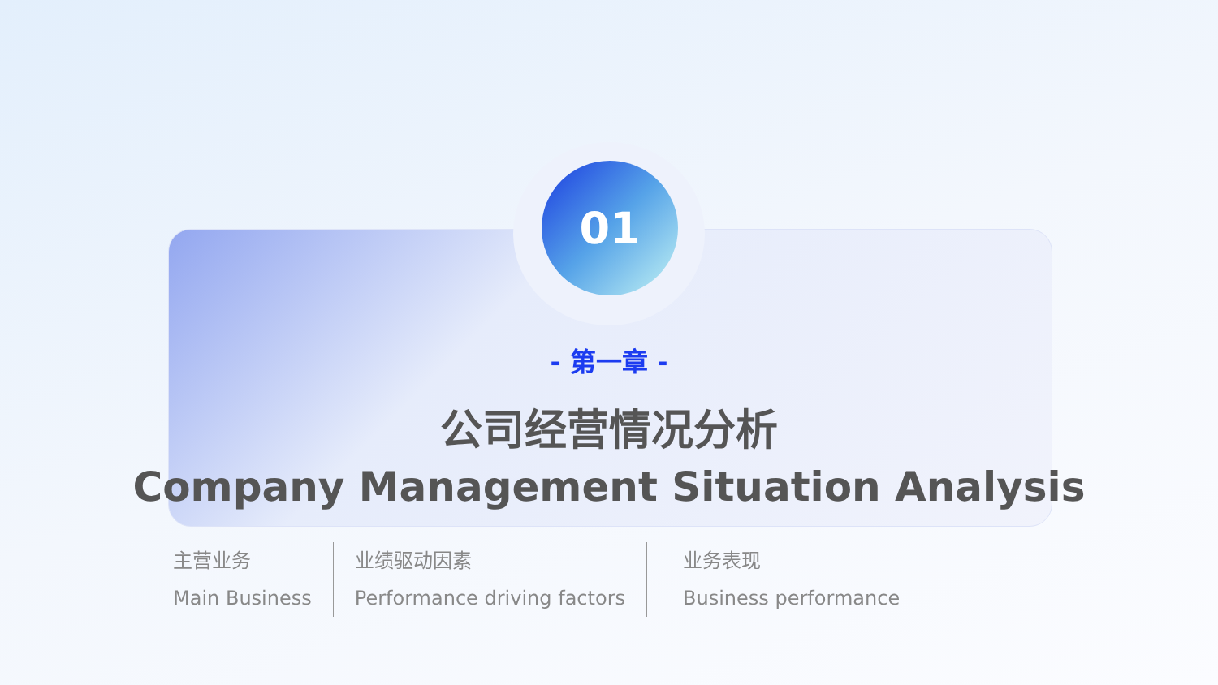01
- 第一章 -
公司经营情况分析
Company Management Situation Analysis
主营业务
Main Business
业绩驱动因素
Performance driving factors
业务表现
Business performance